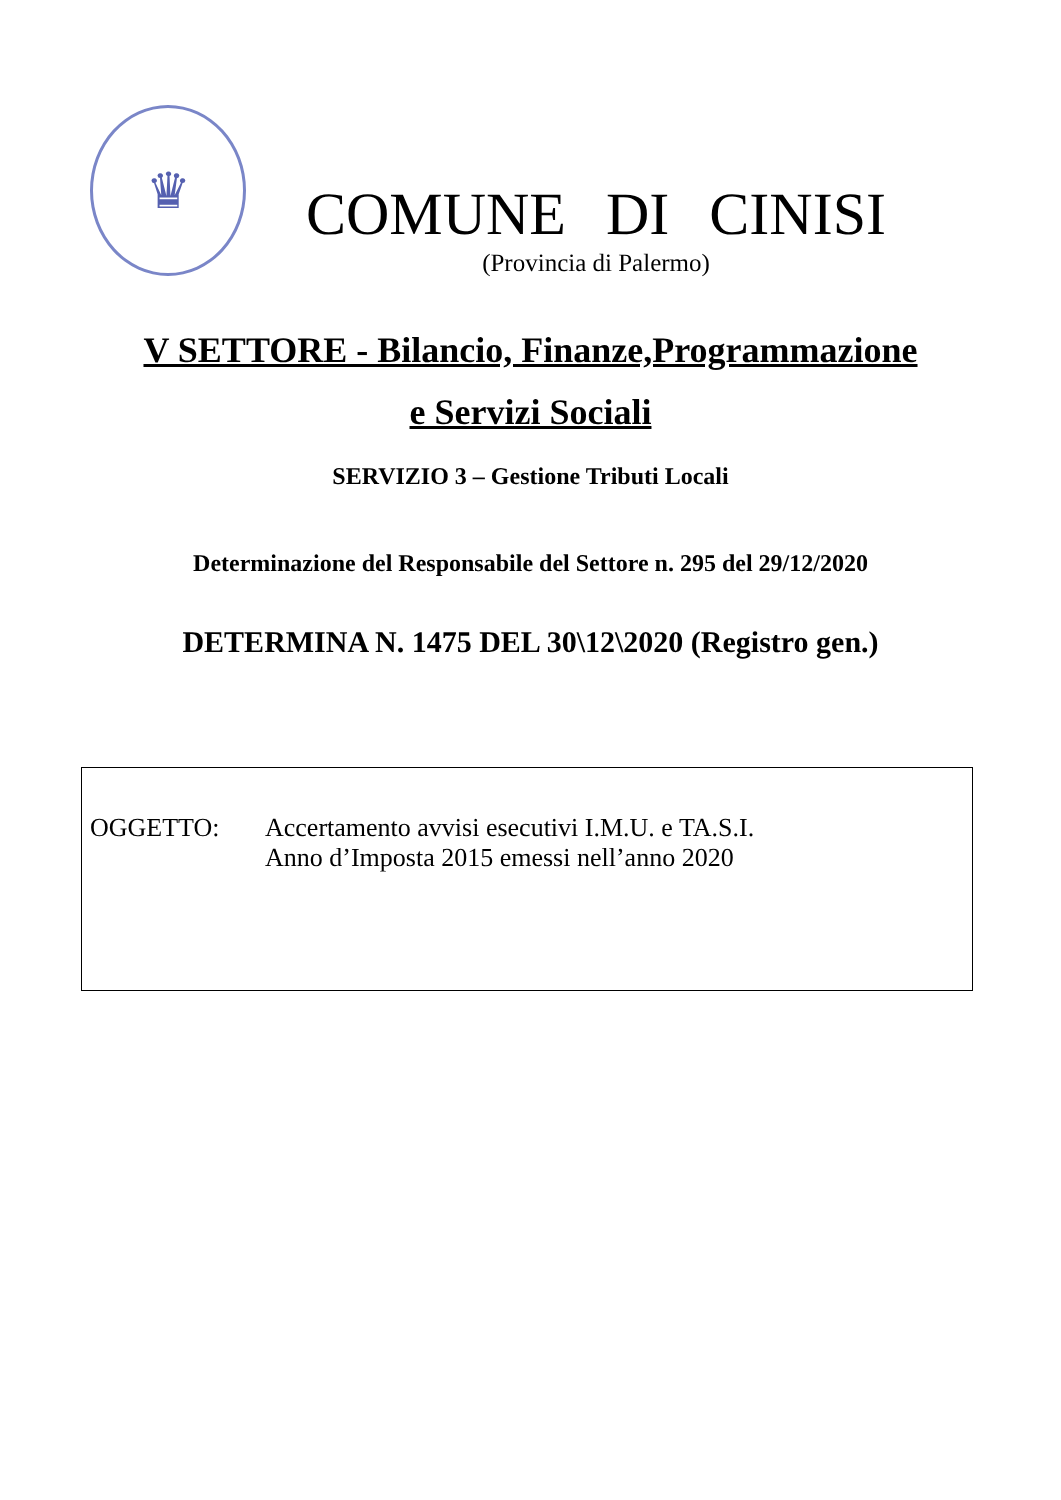♛
COMUNE DI CINISI
(Provincia di Palermo)
V SETTORE - Bilancio, Finanze,Programmazione
e Servizi Sociali
SERVIZIO 3 – Gestione Tributi Locali
Determinazione del Responsabile del Settore n. 295 del 29/12/2020
DETERMINA N. 1475 DEL 30\12\2020 (Registro gen.)
OGGETTO: Accertamento avvisi esecutivi I.M.U. e TA.S.I.
Anno d’Imposta 2015 emessi nell’anno 2020